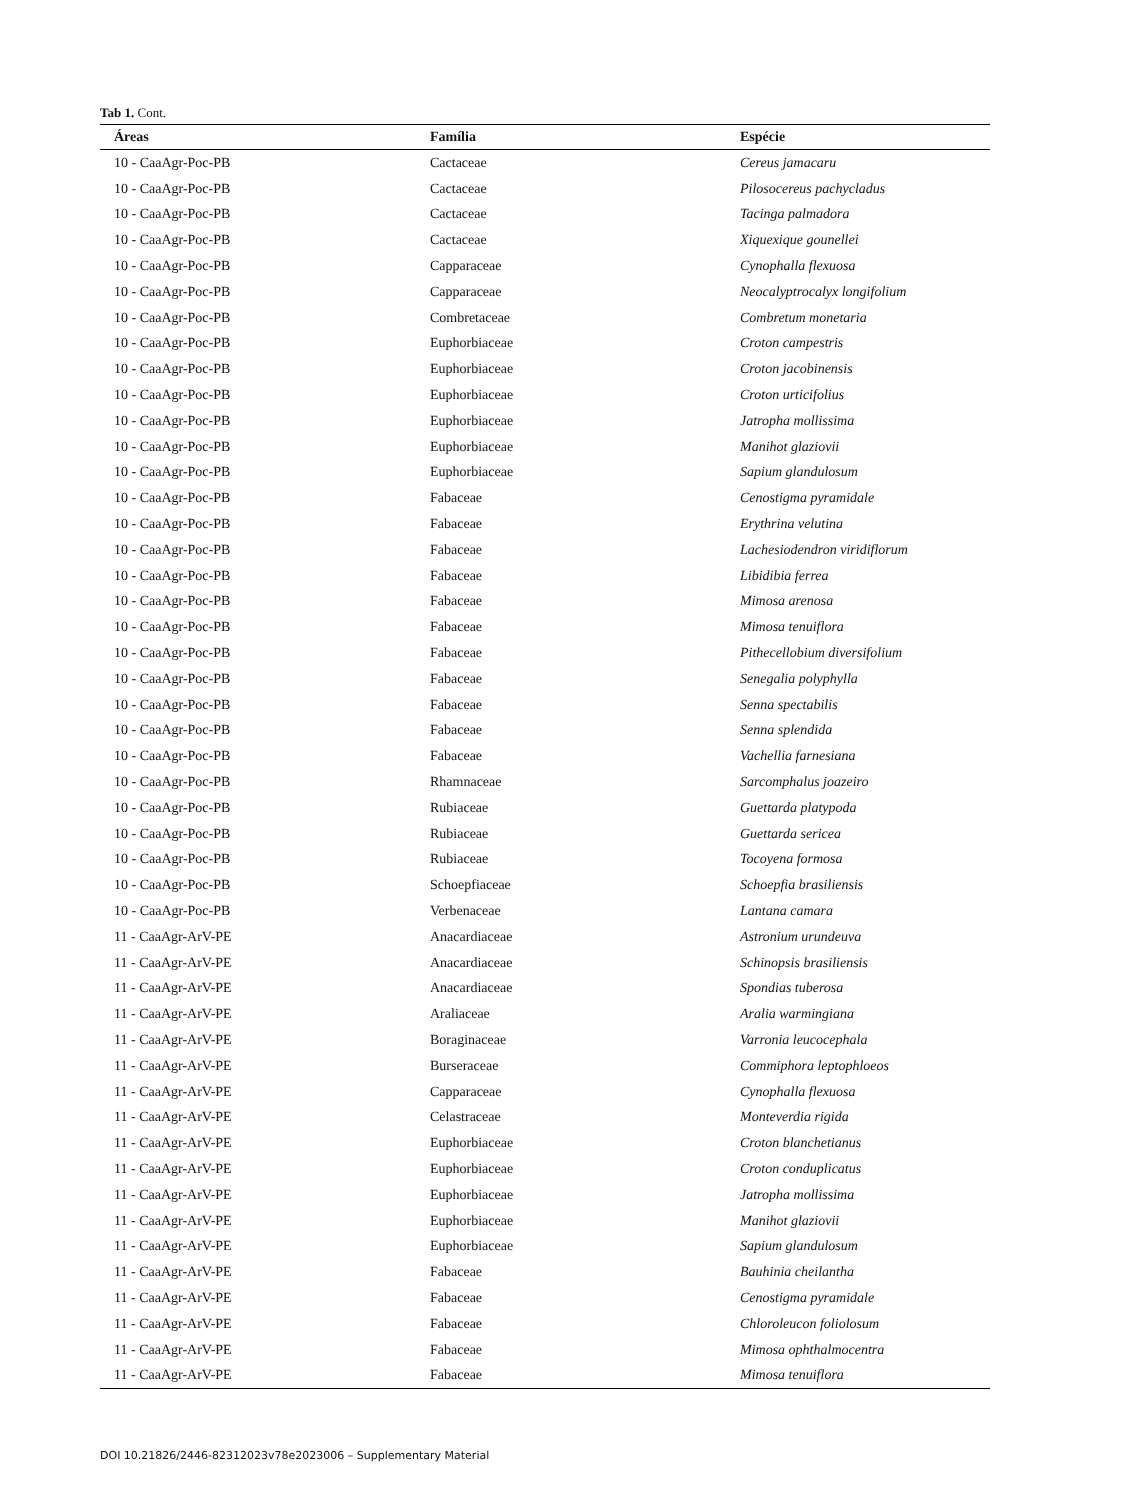Tab 1. Cont.
| Áreas | Família | Espécie |
| --- | --- | --- |
| 10 - CaaAgr-Poc-PB | Cactaceae | Cereus jamacaru |
| 10 - CaaAgr-Poc-PB | Cactaceae | Pilosocereus pachycladus |
| 10 - CaaAgr-Poc-PB | Cactaceae | Tacinga palmadora |
| 10 - CaaAgr-Poc-PB | Cactaceae | Xiquexique gounellei |
| 10 - CaaAgr-Poc-PB | Capparaceae | Cynophalla flexuosa |
| 10 - CaaAgr-Poc-PB | Capparaceae | Neocalyptrocalyx longifolium |
| 10 - CaaAgr-Poc-PB | Combretaceae | Combretum monetaria |
| 10 - CaaAgr-Poc-PB | Euphorbiaceae | Croton campestris |
| 10 - CaaAgr-Poc-PB | Euphorbiaceae | Croton jacobinensis |
| 10 - CaaAgr-Poc-PB | Euphorbiaceae | Croton urticifolius |
| 10 - CaaAgr-Poc-PB | Euphorbiaceae | Jatropha mollissima |
| 10 - CaaAgr-Poc-PB | Euphorbiaceae | Manihot glaziovii |
| 10 - CaaAgr-Poc-PB | Euphorbiaceae | Sapium glandulosum |
| 10 - CaaAgr-Poc-PB | Fabaceae | Cenostigma pyramidale |
| 10 - CaaAgr-Poc-PB | Fabaceae | Erythrina velutina |
| 10 - CaaAgr-Poc-PB | Fabaceae | Lachesiodendron viridiflorum |
| 10 - CaaAgr-Poc-PB | Fabaceae | Libidibia ferrea |
| 10 - CaaAgr-Poc-PB | Fabaceae | Mimosa arenosa |
| 10 - CaaAgr-Poc-PB | Fabaceae | Mimosa tenuiflora |
| 10 - CaaAgr-Poc-PB | Fabaceae | Pithecellobium diversifolium |
| 10 - CaaAgr-Poc-PB | Fabaceae | Senegalia polyphylla |
| 10 - CaaAgr-Poc-PB | Fabaceae | Senna spectabilis |
| 10 - CaaAgr-Poc-PB | Fabaceae | Senna splendida |
| 10 - CaaAgr-Poc-PB | Fabaceae | Vachellia farnesiana |
| 10 - CaaAgr-Poc-PB | Rhamnaceae | Sarcomphalus joazeiro |
| 10 - CaaAgr-Poc-PB | Rubiaceae | Guettarda platypoda |
| 10 - CaaAgr-Poc-PB | Rubiaceae | Guettarda sericea |
| 10 - CaaAgr-Poc-PB | Rubiaceae | Tocoyena formosa |
| 10 - CaaAgr-Poc-PB | Schoepfiaceae | Schoepfia brasiliensis |
| 10 - CaaAgr-Poc-PB | Verbenaceae | Lantana camara |
| 11 - CaaAgr-ArV-PE | Anacardiaceae | Astronium urundeuva |
| 11 - CaaAgr-ArV-PE | Anacardiaceae | Schinopsis brasiliensis |
| 11 - CaaAgr-ArV-PE | Anacardiaceae | Spondias tuberosa |
| 11 - CaaAgr-ArV-PE | Araliaceae | Aralia warmingiana |
| 11 - CaaAgr-ArV-PE | Boraginaceae | Varronia leucocephala |
| 11 - CaaAgr-ArV-PE | Burseraceae | Commiphora leptophloeos |
| 11 - CaaAgr-ArV-PE | Capparaceae | Cynophalla flexuosa |
| 11 - CaaAgr-ArV-PE | Celastraceae | Monteverdia rigida |
| 11 - CaaAgr-ArV-PE | Euphorbiaceae | Croton blanchetianus |
| 11 - CaaAgr-ArV-PE | Euphorbiaceae | Croton conduplicatus |
| 11 - CaaAgr-ArV-PE | Euphorbiaceae | Jatropha mollissima |
| 11 - CaaAgr-ArV-PE | Euphorbiaceae | Manihot glaziovii |
| 11 - CaaAgr-ArV-PE | Euphorbiaceae | Sapium glandulosum |
| 11 - CaaAgr-ArV-PE | Fabaceae | Bauhinia cheilantha |
| 11 - CaaAgr-ArV-PE | Fabaceae | Cenostigma pyramidale |
| 11 - CaaAgr-ArV-PE | Fabaceae | Chloroleucon foliolosum |
| 11 - CaaAgr-ArV-PE | Fabaceae | Mimosa ophthalmocentra |
| 11 - CaaAgr-ArV-PE | Fabaceae | Mimosa tenuiflora |
DOI 10.21826/2446-82312023v78e2023006 – Supplementary Material